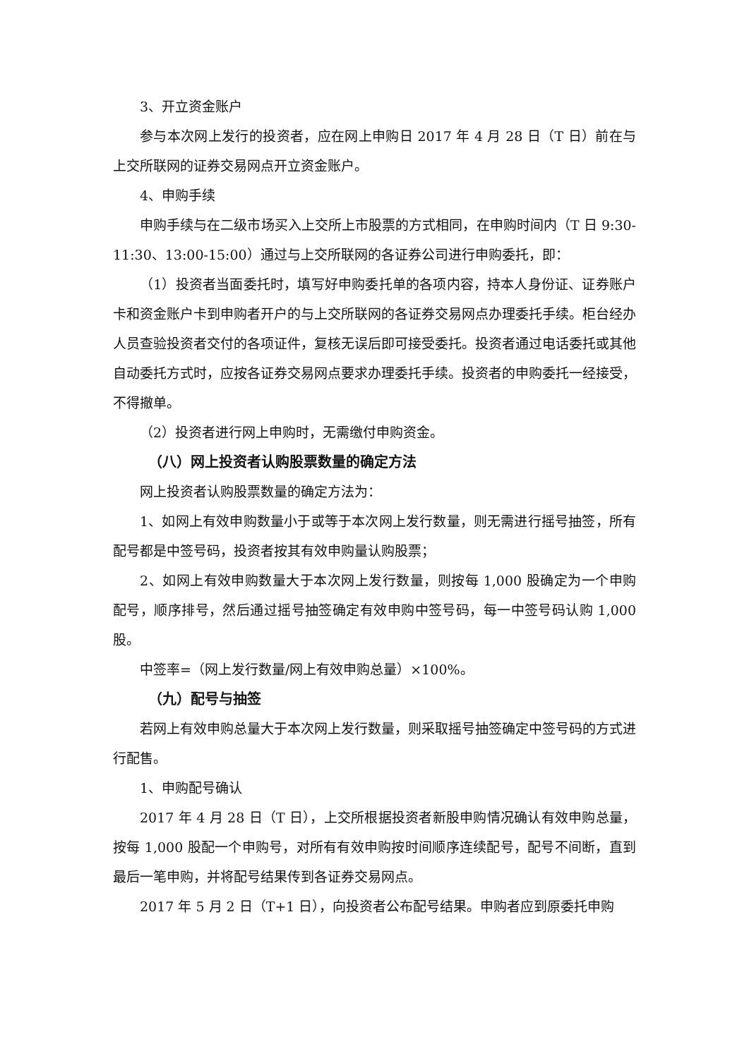3、开立资金账户
参与本次网上发行的投资者，应在网上申购日 2017 年 4 月 28 日（T 日）前在与上交所联网的证券交易网点开立资金账户。
4、申购手续
申购手续与在二级市场买入上交所上市股票的方式相同，在申购时间内（T 日 9:30-11:30、13:00-15:00）通过与上交所联网的各证券公司进行申购委托，即：
（1）投资者当面委托时，填写好申购委托单的各项内容，持本人身份证、证券账户卡和资金账户卡到申购者开户的与上交所联网的各证券交易网点办理委托手续。柜台经办人员查验投资者交付的各项证件，复核无误后即可接受委托。投资者通过电话委托或其他自动委托方式时，应按各证券交易网点要求办理委托手续。投资者的申购委托一经接受，不得撤单。
（2）投资者进行网上申购时，无需缴付申购资金。
（八）网上投资者认购股票数量的确定方法
网上投资者认购股票数量的确定方法为：
1、如网上有效申购数量小于或等于本次网上发行数量，则无需进行摇号抽签，所有配号都是中签号码，投资者按其有效申购量认购股票；
2、如网上有效申购数量大于本次网上发行数量，则按每 1,000 股确定为一个申购配号，顺序排号，然后通过摇号抽签确定有效申购中签号码，每一中签号码认购 1,000 股。
中签率=（网上发行数量/网上有效申购总量）×100%。
（九）配号与抽签
若网上有效申购总量大于本次网上发行数量，则采取摇号抽签确定中签号码的方式进行配售。
1、申购配号确认
2017 年 4 月 28 日（T 日），上交所根据投资者新股申购情况确认有效申购总量，按每 1,000 股配一个申购号，对所有有效申购按时间顺序连续配号，配号不间断，直到最后一笔申购，并将配号结果传到各证券交易网点。
2017 年 5 月 2 日（T+1 日），向投资者公布配号结果。申购者应到原委托申购